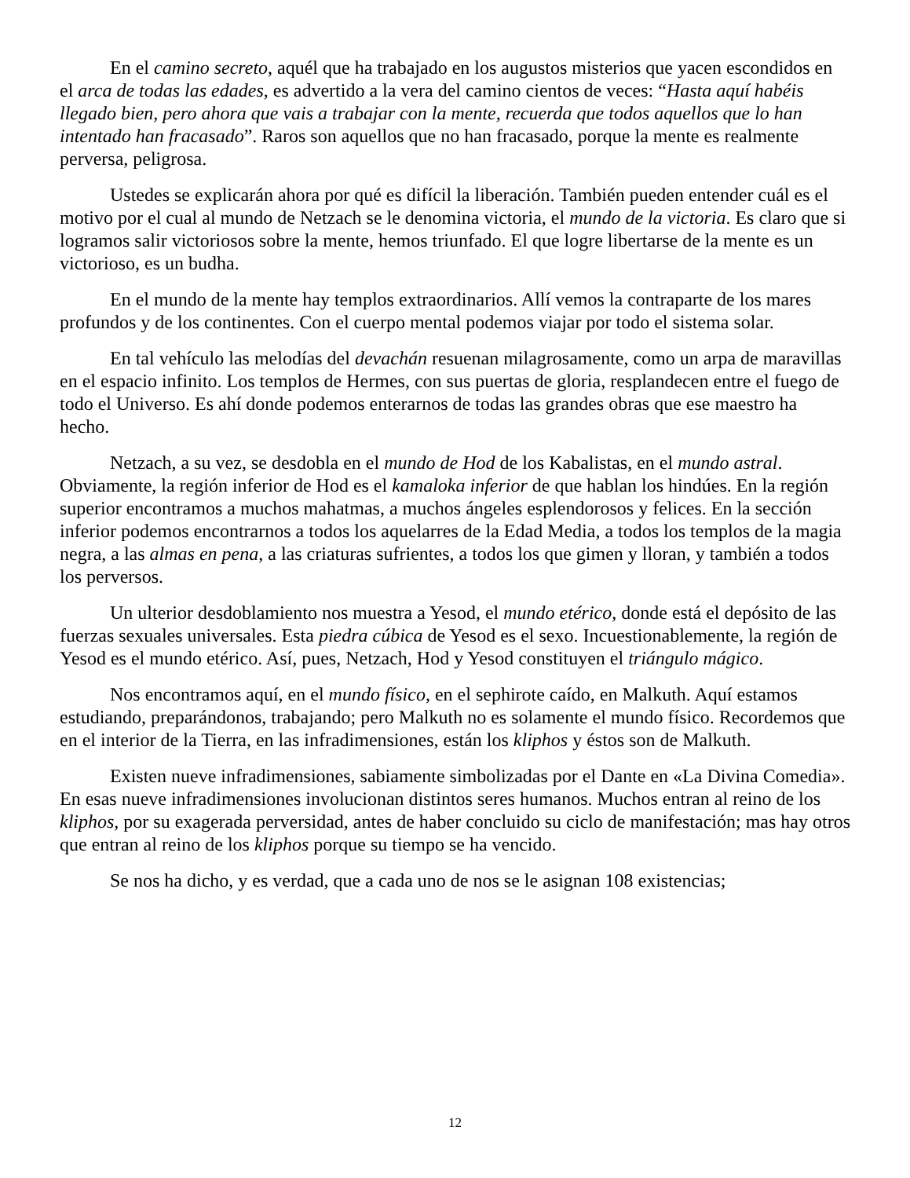En el camino secreto, aquél que ha trabajado en los augustos misterios que yacen escondidos en el arca de todas las edades, es advertido a la vera del camino cientos de veces: “Hasta aquí habéis llegado bien, pero ahora que vais a trabajar con la mente, recuerda que todos aquellos que lo han intentado han fracasado”. Raros son aquellos que no han fracasado, porque la mente es realmente perversa, peligrosa.
Ustedes se explicarán ahora por qué es difícil la liberación. También pueden entender cuál es el motivo por el cual al mundo de Netzach se le denomina victoria, el mundo de la victoria. Es claro que si logramos salir victoriosos sobre la mente, hemos triunfado. El que logre libertarse de la mente es un victorioso, es un budha.
En el mundo de la mente hay templos extraordinarios. Allí vemos la contraparte de los mares profundos y de los continentes. Con el cuerpo mental podemos viajar por todo el sistema solar.
En tal vehículo las melodías del devachán resuenan milagrosamente, como un arpa de maravillas en el espacio infinito. Los templos de Hermes, con sus puertas de gloria, resplandecen entre el fuego de todo el Universo. Es ahí donde podemos enterarnos de todas las grandes obras que ese maestro ha hecho.
Netzach, a su vez, se desdobla en el mundo de Hod de los Kabalistas, en el mundo astral. Obviamente, la región inferior de Hod es el kamaloka inferior de que hablan los hindúes. En la región superior encontramos a muchos mahatmas, a muchos ángeles esplendorosos y felices. En la sección inferior podemos encontrarnos a todos los aquelarres de la Edad Media, a todos los templos de la magia negra, a las almas en pena, a las criaturas sufrientes, a todos los que gimen y lloran, y también a todos los perversos.
Un ulterior desdoblamiento nos muestra a Yesod, el mundo etérico, donde está el depósito de las fuerzas sexuales universales. Esta piedra cúbica de Yesod es el sexo. Incuestionablemente, la región de Yesod es el mundo etérico. Así, pues, Netzach, Hod y Yesod constituyen el triángulo mágico.
Nos encontramos aquí, en el mundo físico, en el sephirote caído, en Malkuth. Aquí estamos estudiando, preparándonos, trabajando; pero Malkuth no es solamente el mundo físico. Recordemos que en el interior de la Tierra, en las infradimensiones, están los kliphos y éstos son de Malkuth.
Existen nueve infradimensiones, sabiamente simbolizadas por el Dante en «La Divina Comedia». En esas nueve infradimensiones involucionan distintos seres humanos. Muchos entran al reino de los kliphos, por su exagerada perversidad, antes de haber concluido su ciclo de manifestación; mas hay otros que entran al reino de los kliphos porque su tiempo se ha vencido.
Se nos ha dicho, y es verdad, que a cada uno de nos se le asignan 108 existencias;
12